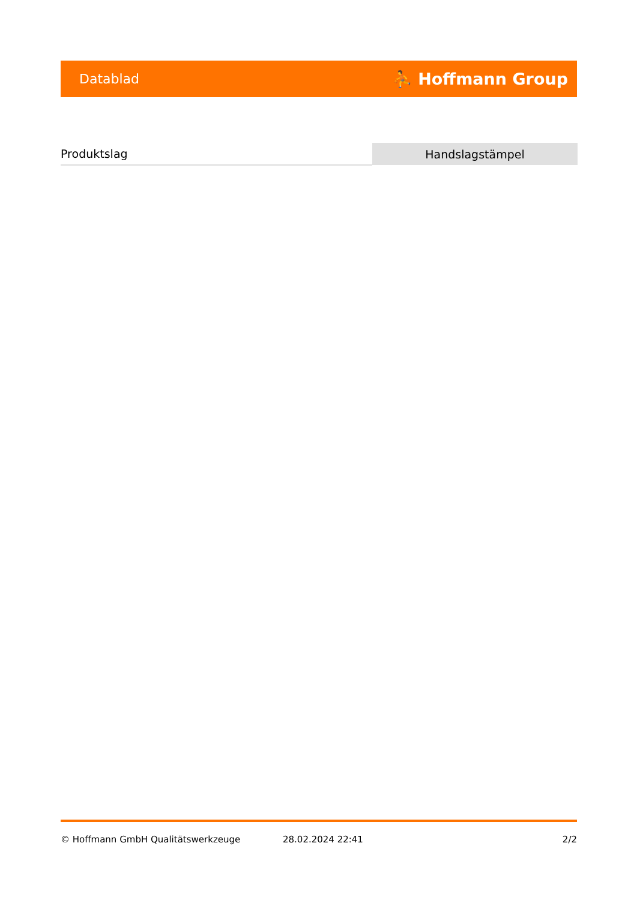Datablad ⛹ Hoffmann Group
| Produktslag | Handslagstämpel |
© Hoffmann GmbH Qualitätswerkzeuge 28.02.2024 22:41 2/2